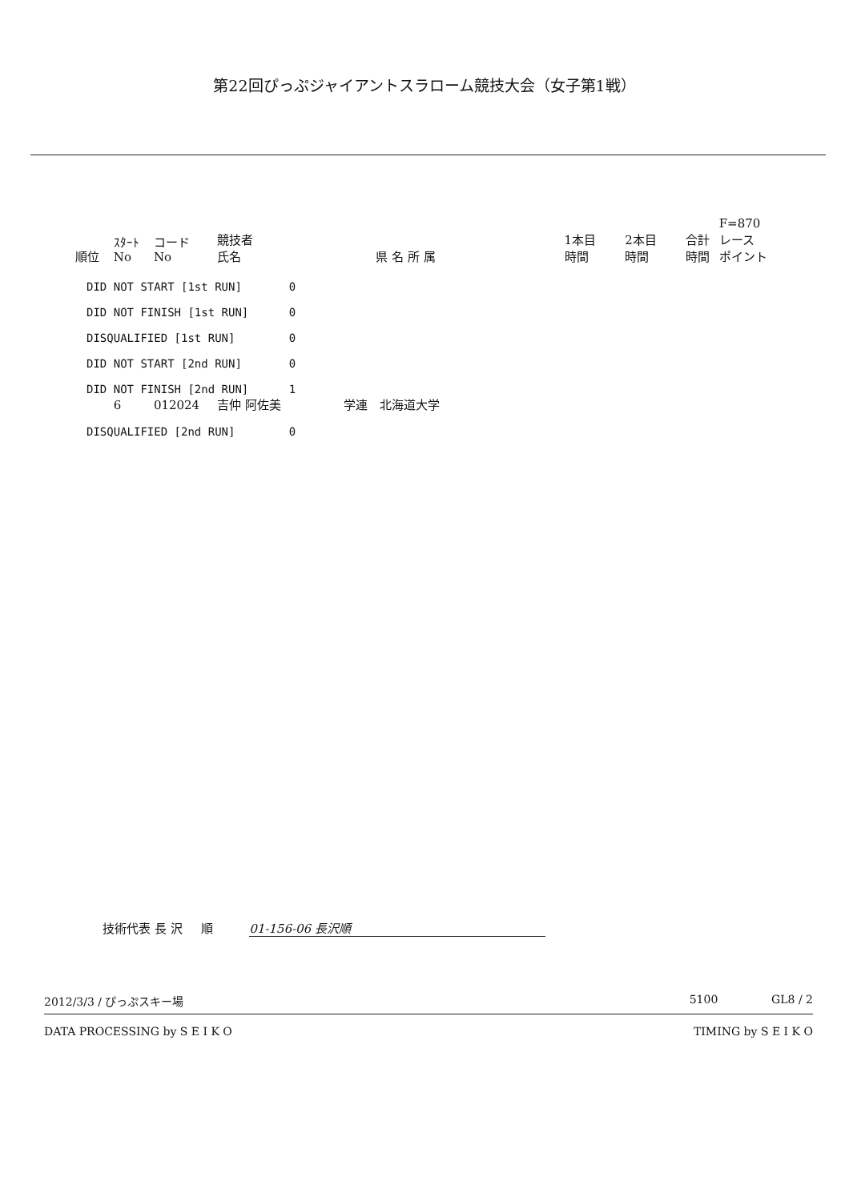第22回ぴっぷジャイアントスラローム競技大会（女子第1戦）
| 順位 | ｽﾀｰﾄ No | コード No | 競技者 氏名 | 県 名 所 属 | 1本目 時間 | 2本目 時間 | 合計 時間 | F=870 レース ポイント |
| --- | --- | --- | --- | --- | --- | --- | --- | --- |
| DID NOT START [1st RUN] 0 | | | | | | | | |
| DID NOT FINISH [1st RUN] 0 | | | | | | | | |
| DISQUALIFIED [1st RUN] 0 | | | | | | | | |
| DID NOT START [2nd RUN] 0 | | | | | | | | |
| DID NOT FINISH [2nd RUN] 1 | | | | | | | | |
| | 6 | 012024 | 吉仲 阿佐美 | 学連 北海道大学 | | | | |
| DISQUALIFIED [2nd RUN] 0 | | | | | | | | |
技術代表 長 沢 順 01-156-06 長沢順
2012/3/3 / ぴっぷスキー場 5100 GL8 / 2
DATA PROCESSING by S E I K O TIMING by S E I K O